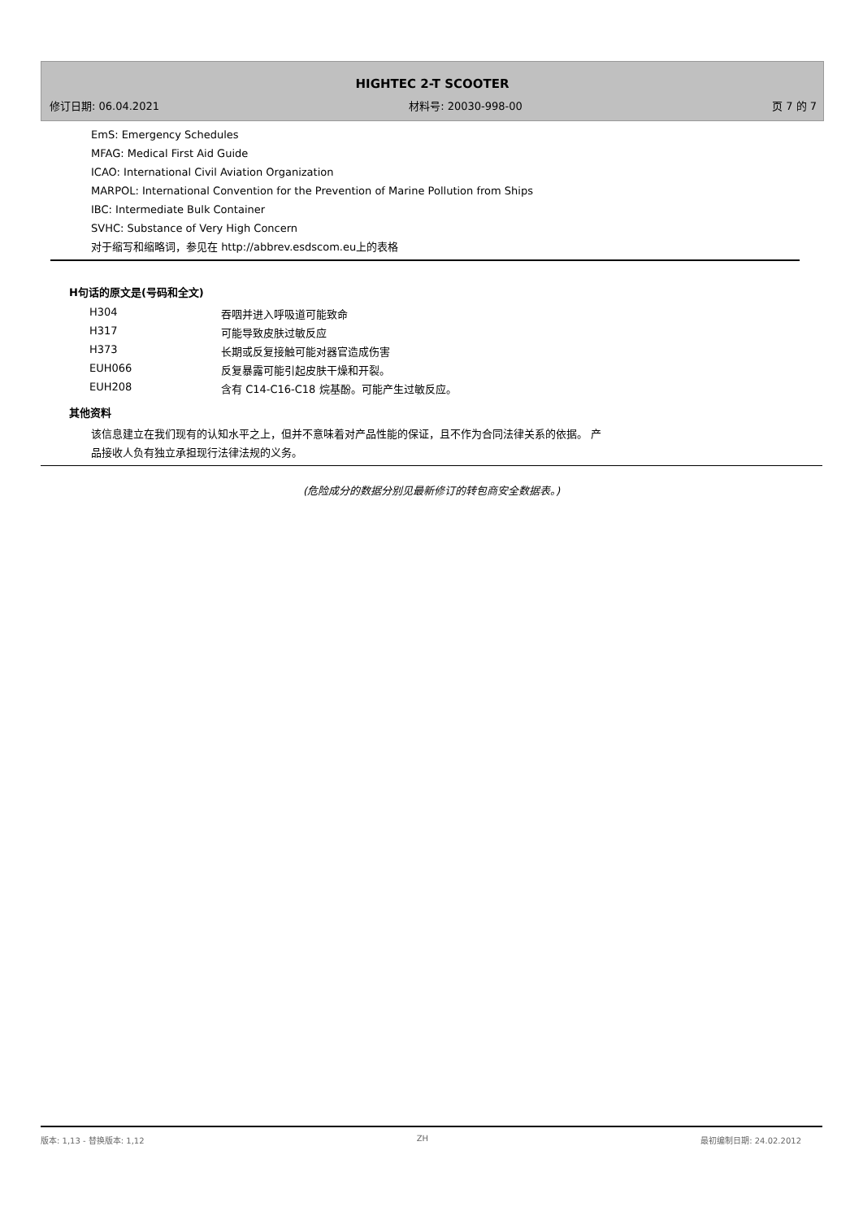HIGHTEC 2-T SCOOTER
修订日期: 06.04.2021 材料号: 20030-998-00 页 7 的 7
EmS: Emergency Schedules
MFAG: Medical First Aid Guide
ICAO: International Civil Aviation Organization
MARPOL: International Convention for the Prevention of Marine Pollution from Ships
IBC: Intermediate Bulk Container
SVHC: Substance of Very High Concern
对于缩写和缩略词，参见在 http://abbrev.esdscom.eu上的表格
H句话的原文是(号码和全文)
| H304 | 吞咽并进入呼吸道可能致命 |
| H317 | 可能导致皮肤过敏反应 |
| H373 | 长期或反复接触可能对器官造成伤害 |
| EUH066 | 反复暴露可能引起皮肤干燥和开裂。 |
| EUH208 | 含有 C14-C16-C18 烷基酚。可能产生过敏反应。 |
其他资料
该信息建立在我们现有的认知水平之上，但并不意味着对产品性能的保证，且不作为合同法律关系的依据。 产
品接收人负有独立承担现行法律法规的义务。
(危险成分的数据分别见最新修订的转包商安全数据表。)
版本: 1,13 - 替换版本: 1,12 ZH 最初编制日期: 24.02.2012